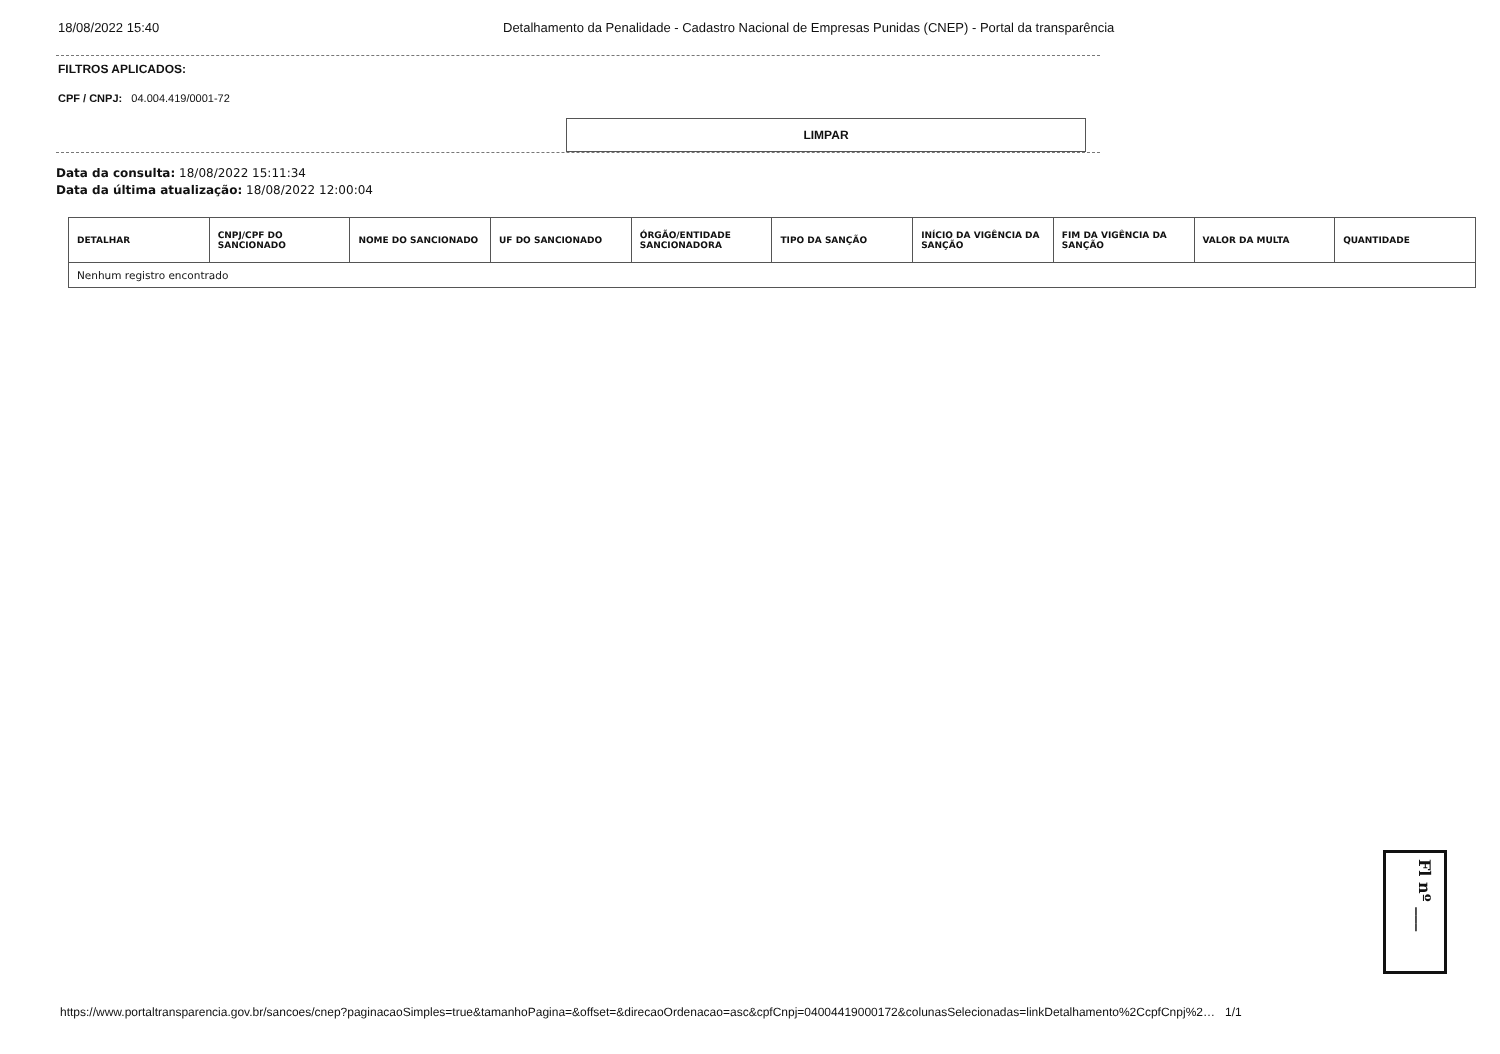18/08/2022 15:40 Detalhamento da Penalidade - Cadastro Nacional de Empresas Punidas (CNEP) - Portal da transparência
FILTROS APLICADOS:
CPF / CNPJ: 04.004.419/0001-72
LIMPAR
Data da consulta: 18/08/2022 15:11:34
Data da última atualização: 18/08/2022 12:00:04
| DETALHAR | CNPJ/CPF DO SANCIONADO | NOME DO SANCIONADO | UF DO SANCIONADO | ÓRGÃO/ENTIDADE SANCIONADORA | TIPO DA SANÇÃO | INÍCIO DA VIGÊNCIA DA SANÇÃO | FIM DA VIGÊNCIA DA SANÇÃO | VALOR DA MULTA | QUANTIDADE |
| --- | --- | --- | --- | --- | --- | --- | --- | --- | --- |
| Nenhum registro encontrado | | | | | | | | | |
Fl nº ___
https://www.portaltransparencia.gov.br/sancoes/cnep?paginacaoSimples=true&tamanhoPagina=&offset=&direcaoOrdenacao=asc&cpfCnpj=04004419000172&colunasSelecionadas=linkDetalhamento%2CcpfCnpj%2… 1/1